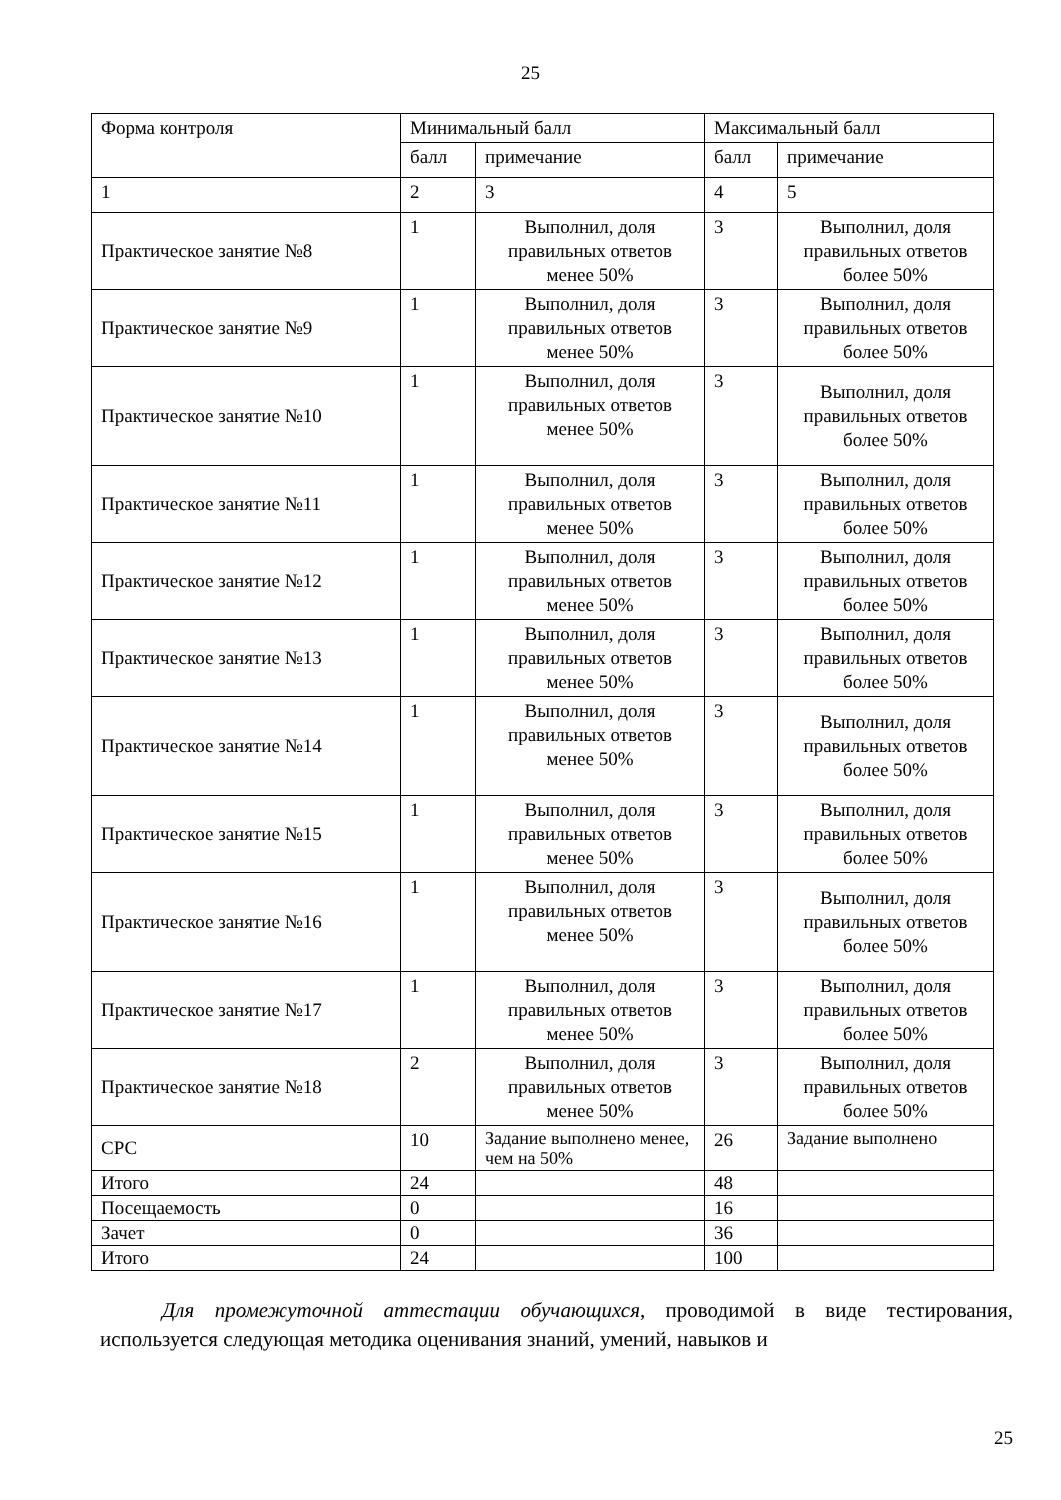25
| Форма контроля | Минимальный балл | | Максимальный балл | |
| | балл | примечание | балл | примечание |
| 1 | 2 | 3 | 4 | 5 |
| Практическое занятие №8 | 1 | Выполнил, доля правильных ответов менее 50% | 3 | Выполнил, доля правильных ответов более 50% |
| Практическое занятие №9 | 1 | Выполнил, доля правильных ответов менее 50% | 3 | Выполнил, доля правильных ответов более 50% |
| Практическое занятие №10 | 1 | Выполнил, доля правильных ответов менее 50% | 3 | Выполнил, доля правильных ответов более 50% |
| Практическое занятие №11 | 1 | Выполнил, доля правильных ответов менее 50% | 3 | Выполнил, доля правильных ответов более 50% |
| Практическое занятие №12 | 1 | Выполнил, доля правильных ответов менее 50% | 3 | Выполнил, доля правильных ответов более 50% |
| Практическое занятие №13 | 1 | Выполнил, доля правильных ответов менее 50% | 3 | Выполнил, доля правильных ответов более 50% |
| Практическое занятие №14 | 1 | Выполнил, доля правильных ответов менее 50% | 3 | Выполнил, доля правильных ответов более 50% |
| Практическое занятие №15 | 1 | Выполнил, доля правильных ответов менее 50% | 3 | Выполнил, доля правильных ответов более 50% |
| Практическое занятие №16 | 1 | Выполнил, доля правильных ответов менее 50% | 3 | Выполнил, доля правильных ответов более 50% |
| Практическое занятие №17 | 1 | Выполнил, доля правильных ответов менее 50% | 3 | Выполнил, доля правильных ответов более 50% |
| Практическое занятие №18 | 2 | Выполнил, доля правильных ответов менее 50% | 3 | Выполнил, доля правильных ответов более 50% |
| СРС | 10 | Задание выполнено менее, чем на 50% | 26 | Задание выполнено |
| Итого | 24 | | 48 | |
| Посещаемость | 0 | | 16 | |
| Зачет | 0 | | 36 | |
| Итого | 24 | | 100 | |
Для промежуточной аттестации обучающихся, проводимой в виде тестирования, используется следующая методика оценивания знаний, умений, навыков и
25